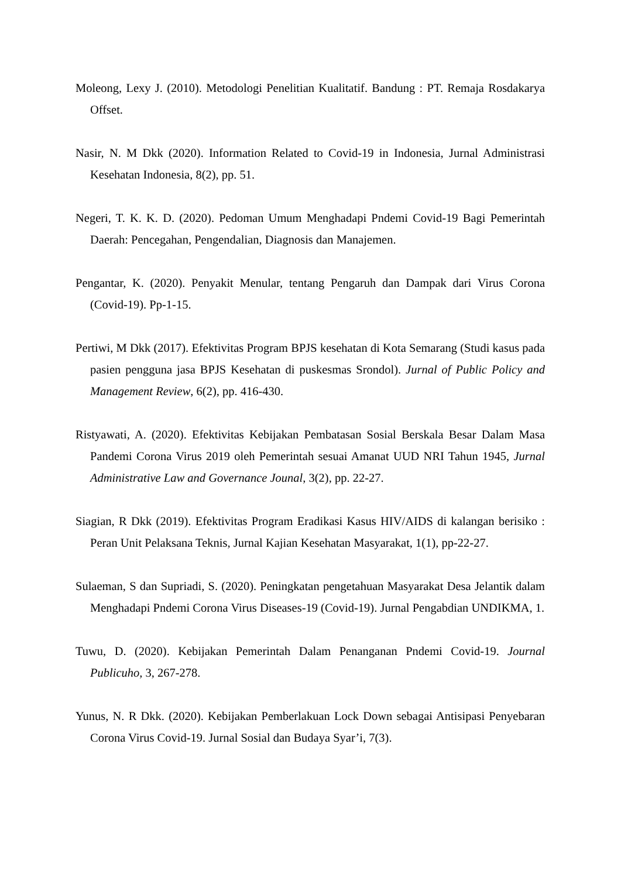Moleong, Lexy J. (2010). Metodologi Penelitian Kualitatif. Bandung : PT. Remaja Rosdakarya Offset.
Nasir, N. M Dkk (2020). Information Related to Covid-19 in Indonesia, Jurnal Administrasi Kesehatan Indonesia, 8(2), pp. 51.
Negeri, T. K. K. D. (2020). Pedoman Umum Menghadapi Pndemi Covid-19 Bagi Pemerintah Daerah: Pencegahan, Pengendalian, Diagnosis dan Manajemen.
Pengantar, K. (2020). Penyakit Menular, tentang Pengaruh dan Dampak dari Virus Corona (Covid-19). Pp-1-15.
Pertiwi, M Dkk (2017). Efektivitas Program BPJS kesehatan di Kota Semarang (Studi kasus pada pasien pengguna jasa BPJS Kesehatan di puskesmas Srondol). Jurnal of Public Policy and Management Review, 6(2), pp. 416-430.
Ristyawati, A. (2020). Efektivitas Kebijakan Pembatasan Sosial Berskala Besar Dalam Masa Pandemi Corona Virus 2019 oleh Pemerintah sesuai Amanat UUD NRI Tahun 1945, Jurnal Administrative Law and Governance Jounal, 3(2), pp. 22-27.
Siagian, R Dkk (2019). Efektivitas Program Eradikasi Kasus HIV/AIDS di kalangan berisiko : Peran Unit Pelaksana Teknis, Jurnal Kajian Kesehatan Masyarakat, 1(1), pp-22-27.
Sulaeman, S dan Supriadi, S. (2020). Peningkatan pengetahuan Masyarakat Desa Jelantik dalam Menghadapi Pndemi Corona Virus Diseases-19 (Covid-19). Jurnal Pengabdian UNDIKMA, 1.
Tuwu, D. (2020). Kebijakan Pemerintah Dalam Penanganan Pndemi Covid-19. Journal Publicuho, 3, 267-278.
Yunus, N. R Dkk. (2020). Kebijakan Pemberlakuan Lock Down sebagai Antisipasi Penyebaran Corona Virus Covid-19. Jurnal Sosial dan Budaya Syar’i, 7(3).